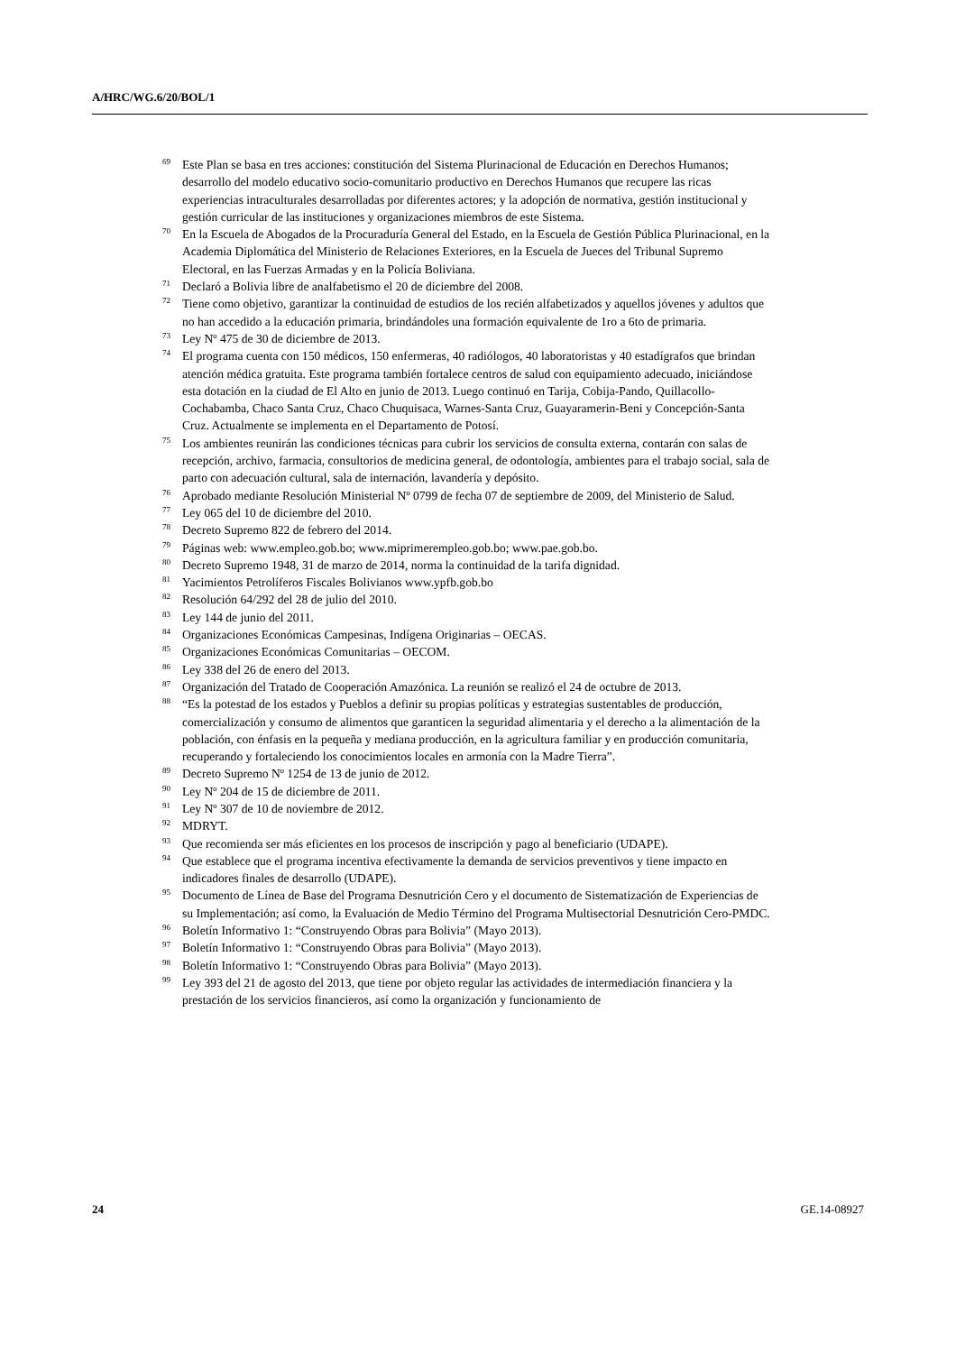A/HRC/WG.6/20/BOL/1
<sup>69</sup> Este Plan se basa en tres acciones: constitución del Sistema Plurinacional de Educación en Derechos Humanos; desarrollo del modelo educativo socio-comunitario productivo en Derechos Humanos que recupere las ricas experiencias intraculturales desarrolladas por diferentes actores; y la adopción de normativa, gestión institucional y gestión curricular de las instituciones y organizaciones miembros de este Sistema.
<sup>70</sup> En la Escuela de Abogados de la Procuraduría General del Estado, en la Escuela de Gestión Pública Plurinacional, en la Academia Diplomática del Ministerio de Relaciones Exteriores, en la Escuela de Jueces del Tribunal Supremo Electoral, en las Fuerzas Armadas y en la Policía Boliviana.
<sup>71</sup> Declaró a Bolivia libre de analfabetismo el 20 de diciembre del 2008.
<sup>72</sup> Tiene como objetivo, garantizar la continuidad de estudios de los recién alfabetizados y aquellos jóvenes y adultos que no han accedido a la educación primaria, brindándoles una formación equivalente de 1ro a 6to de primaria.
<sup>73</sup> Ley Nº 475 de 30 de diciembre de 2013.
<sup>74</sup> El programa cuenta con 150 médicos, 150 enfermeras, 40 radiólogos, 40 laboratoristas y 40 estadígrafos que brindan atención médica gratuita. Este programa también fortalece centros de salud con equipamiento adecuado, iniciándose esta dotación en la ciudad de El Alto en junio de 2013. Luego continuó en Tarija, Cobija-Pando, Quillacollo-Cochabamba, Chaco Santa Cruz, Chaco Chuquisaca, Warnes-Santa Cruz, Guayaramerin-Beni y Concepción-Santa Cruz. Actualmente se implementa en el Departamento de Potosí.
<sup>75</sup> Los ambientes reunirán las condiciones técnicas para cubrir los servicios de consulta externa, contarán con salas de recepción, archivo, farmacia, consultorios de medicina general, de odontología, ambientes para el trabajo social, sala de parto con adecuación cultural, sala de internación, lavandería y depósito.
<sup>76</sup> Aprobado mediante Resolución Ministerial Nº 0799 de fecha 07 de septiembre de 2009, del Ministerio de Salud.
<sup>77</sup> Ley 065 del 10 de diciembre del 2010.
<sup>78</sup> Decreto Supremo 822 de febrero del 2014.
<sup>79</sup>Páginas web: www.empleo.gob.bo; www.miprimerempleo.gob.bo; www.pae.gob.bo.
<sup>80</sup> Decreto Supremo 1948, 31 de marzo de 2014, norma la continuidad de la tarifa dignidad.
<sup>81</sup> Yacimientos Petrolíferos Fiscales Bolivianos www.ypfb.gob.bo
<sup>82</sup> Resolución 64/292 del 28 de julio del 2010.
<sup>83</sup> Ley 144 de junio del 2011.
<sup>84</sup> Organizaciones Económicas Campesinas, Indígena Originarias – OECAS.
<sup>85</sup> Organizaciones Económicas Comunitarias – OECOM.
<sup>86</sup> Ley 338 del 26 de enero del 2013.
<sup>87</sup> Organización del Tratado de Cooperación Amazónica. La reunión se realizó el 24 de octubre de 2013.
<sup>88</sup> “Es la potestad de los estados y Pueblos a definir su propias políticas y estrategias sustentables de producción, comercialización y consumo de alimentos que garanticen la seguridad alimentaria y el derecho a la alimentación de la población, con énfasis en la pequeña y mediana producción, en la agricultura familiar y en producción comunitaria, recuperando y fortaleciendo los conocimientos locales en armonía con la Madre Tierra”.
<sup>89</sup> Decreto Supremo Nº 1254 de 13 de junio de 2012.
<sup>90</sup> Ley Nº 204 de 15 de diciembre de 2011.
<sup>91</sup> Ley Nº 307 de 10 de noviembre de 2012.
<sup>92</sup> MDRYT.
<sup>93</sup> Que recomienda ser más eficientes en los procesos de inscripción y pago al beneficiario (UDAPE).
<sup>94</sup> Que establece que el programa incentiva efectivamente la demanda de servicios preventivos y tiene impacto en indicadores finales de desarrollo (UDAPE).
<sup>95</sup> Documento de Línea de Base del Programa Desnutrición Cero y el documento de Sistematización de Experiencias de su Implementación; así como, la Evaluación de Medio Término del Programa Multisectorial Desnutrición Cero-PMDC.
<sup>96</sup> Boletín Informativo 1: “Construyendo Obras para Bolivia” (Mayo 2013).
<sup>97</sup> Boletín Informativo 1: “Construyendo Obras para Bolivia” (Mayo 2013).
<sup>98</sup> Boletín Informativo 1: “Construyendo Obras para Bolivia” (Mayo 2013).
<sup>99</sup> Ley 393 del 21 de agosto del 2013, que tiene por objeto regular las actividades de intermediación financiera y la prestación de los servicios financieros, así como la organización y funcionamiento de
24 GE.14-08927